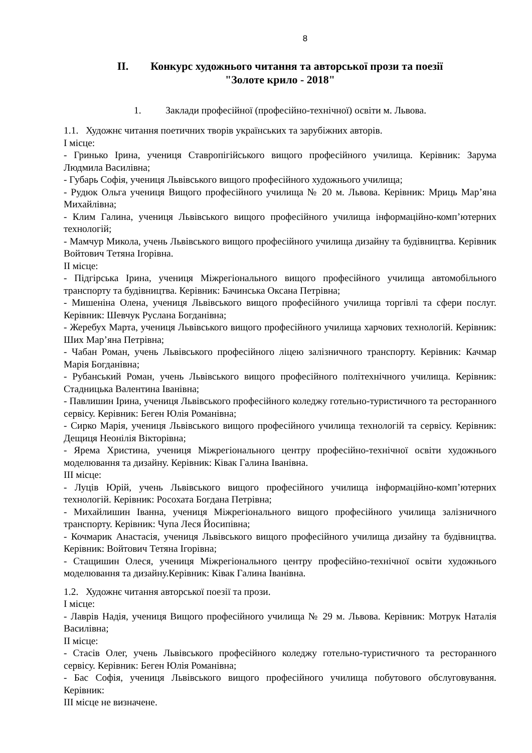8
ІІ. Конкурс художнього читання та авторської прози та поезії
"Золоте крило - 2018"
1. Заклади професійної (професійно-технічної) освіти м. Львова.
1.1. Художнє читання поетичних творів українських та зарубіжних авторів.
І місце:
- Гринько Ірина, учениця Ставропігійського вищого професійного училища. Керівник: Зарума Людмила Василівна;
- Губарь Софія, учениця Львівського вищого професійного художнього училища;
- Рудюк Ольга учениця Вищого професійного училища № 20 м. Львова. Керівник: Мриць Мар’яна Михайлівна;
- Клим Галина, учениця Львівського вищого професійного училища інформаційно-комп’ютерних технологій;
- Мамчур Микола, учень Львівського вищого професійного училища дизайну та будівництва. Керівник Войтович Тетяна Ігорівна.
ІІ місце:
- Підгірська Ірина, учениця Міжрегіонального вищого професійного училища автомобільного транспорту та будівництва. Керівник: Бачинська Оксана Петрівна;
- Мишеніна Олена, учениця Львівського вищого професійного училища торгівлі та сфери послуг. Керівник: Шевчук Руслана Богданівна;
- Жеребух Марта, учениця Львівського вищого професійного училища харчових технологій. Керівник: Ших Мар’яна Петрівна;
- Чабан Роман, учень Львівського професійного ліцею залізничного транспорту. Керівник: Качмар Марія Богданівна;
- Рубанський Роман, учень Львівського вищого професійного політехнічного училища. Керівник: Стадницька Валентина Іванівна;
- Павлишин Ірина, учениця Львівського професійного коледжу готельно-туристичного та ресторанного сервісу. Керівник: Беген Юлія Романівна;
- Сирко Марія, учениця Львівського вищого професійного училища технологій та сервісу. Керівник: Дещиця Неонілія Вікторівна;
- Ярема Христина, учениця Міжрегіонального центру професійно-технічної освіти художнього моделювання та дизайну. Керівник: Ківак Галина Іванівна.
ІІІ місце:
- Луців Юрій, учень Львівського вищого професійного училища інформаційно-комп’ютерних технологій. Керівник: Росохата Богдана Петрівна;
- Михайлишин Іванна, учениця Міжрегіонального вищого професійного училища залізничного транспорту. Керівник: Чупа Леся Йосипівна;
- Кочмарик Анастасія, учениця Львівського вищого професійного училища дизайну та будівництва. Керівник: Войтович Тетяна Ігорівна;
- Стащишин Олеся, учениця Міжрегіонального центру професійно-технічної освіти художнього моделювання та дизайну.Керівник: Ківак Галина Іванівна.
1.2. Художнє читання авторської поезії та прози.
І місце:
- Лаврів Надія, учениця Вищого професійного училища № 29 м. Львова. Керівник: Мотрук Наталія Василівна;
ІІ місце:
- Стасів Олег, учень Львівського професійного коледжу готельно-туристичного та ресторанного сервісу. Керівник: Беген Юлія Романівна;
- Бас Софія, учениця Львівського вищого професійного училища побутового обслуговування. Керівник:
ІІІ місце не визначене.